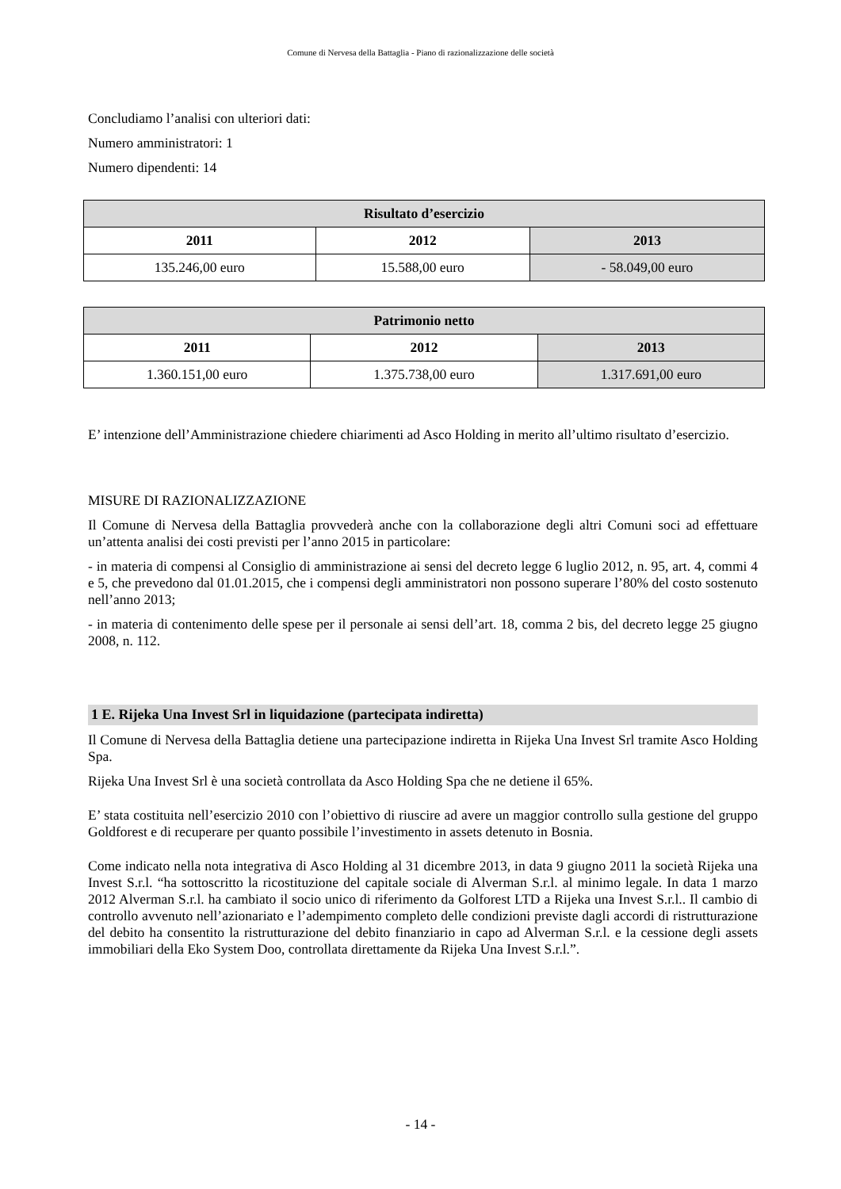Comune di Nervesa della Battaglia - Piano di razionalizzazione delle società
Concludiamo l’analisi con ulteriori dati:
Numero amministratori: 1
Numero dipendenti: 14
| Risultato d’esercizio | | |
| --- | --- | --- |
| 2011 | 2012 | 2013 |
| 135.246,00 euro | 15.588,00 euro | - 58.049,00 euro |
| Patrimonio netto | | |
| --- | --- | --- |
| 2011 | 2012 | 2013 |
| 1.360.151,00 euro | 1.375.738,00 euro | 1.317.691,00 euro |
E’ intenzione dell’Amministrazione chiedere chiarimenti ad Asco Holding in merito all’ultimo risultato d’esercizio.
MISURE DI RAZIONALIZZAZIONE
Il Comune di Nervesa della Battaglia provvederà anche con la collaborazione degli altri Comuni soci ad effettuare un’attenta analisi dei costi previsti per l’anno 2015 in particolare:
- in materia di compensi al Consiglio di amministrazione ai sensi del decreto legge 6 luglio 2012, n. 95, art. 4, commi 4 e 5, che prevedono dal 01.01.2015, che i compensi degli amministratori non possono superare l’80% del costo sostenuto nell’anno 2013;
- in materia di contenimento delle spese per il personale ai sensi dell’art. 18, comma 2 bis, del decreto legge 25 giugno 2008, n. 112.
1 E. Rijeka Una Invest Srl in liquidazione (partecipata indiretta)
Il Comune di Nervesa della Battaglia detiene una partecipazione indiretta in Rijeka Una Invest Srl tramite Asco Holding Spa.
Rijeka Una Invest Srl è una società controllata da Asco Holding Spa che ne detiene il 65%.
E’ stata costituita nell’esercizio 2010 con l’obiettivo di riuscire ad avere un maggior controllo sulla gestione del gruppo Goldforest e di recuperare per quanto possibile l’investimento in assets detenuto in Bosnia.
Come indicato nella nota integrativa di Asco Holding al 31 dicembre 2013, in data 9 giugno 2011 la società Rijeka una Invest S.r.l. “ha sottoscritto la ricostituzione del capitale sociale di Alverman S.r.l. al minimo legale. In data 1 marzo 2012 Alverman S.r.l. ha cambiato il socio unico di riferimento da Golforest LTD a Rijeka una Invest S.r.l.. Il cambio di controllo avvenuto nell’azionariato e l’adempimento completo delle condizioni previste dagli accordi di ristrutturazione del debito ha consentito la ristrutturazione del debito finanziario in capo ad Alverman S.r.l. e la cessione degli assets immobiliari della Eko System Doo, controllata direttamente da Rijeka Una Invest S.r.l.”.
- 14 -